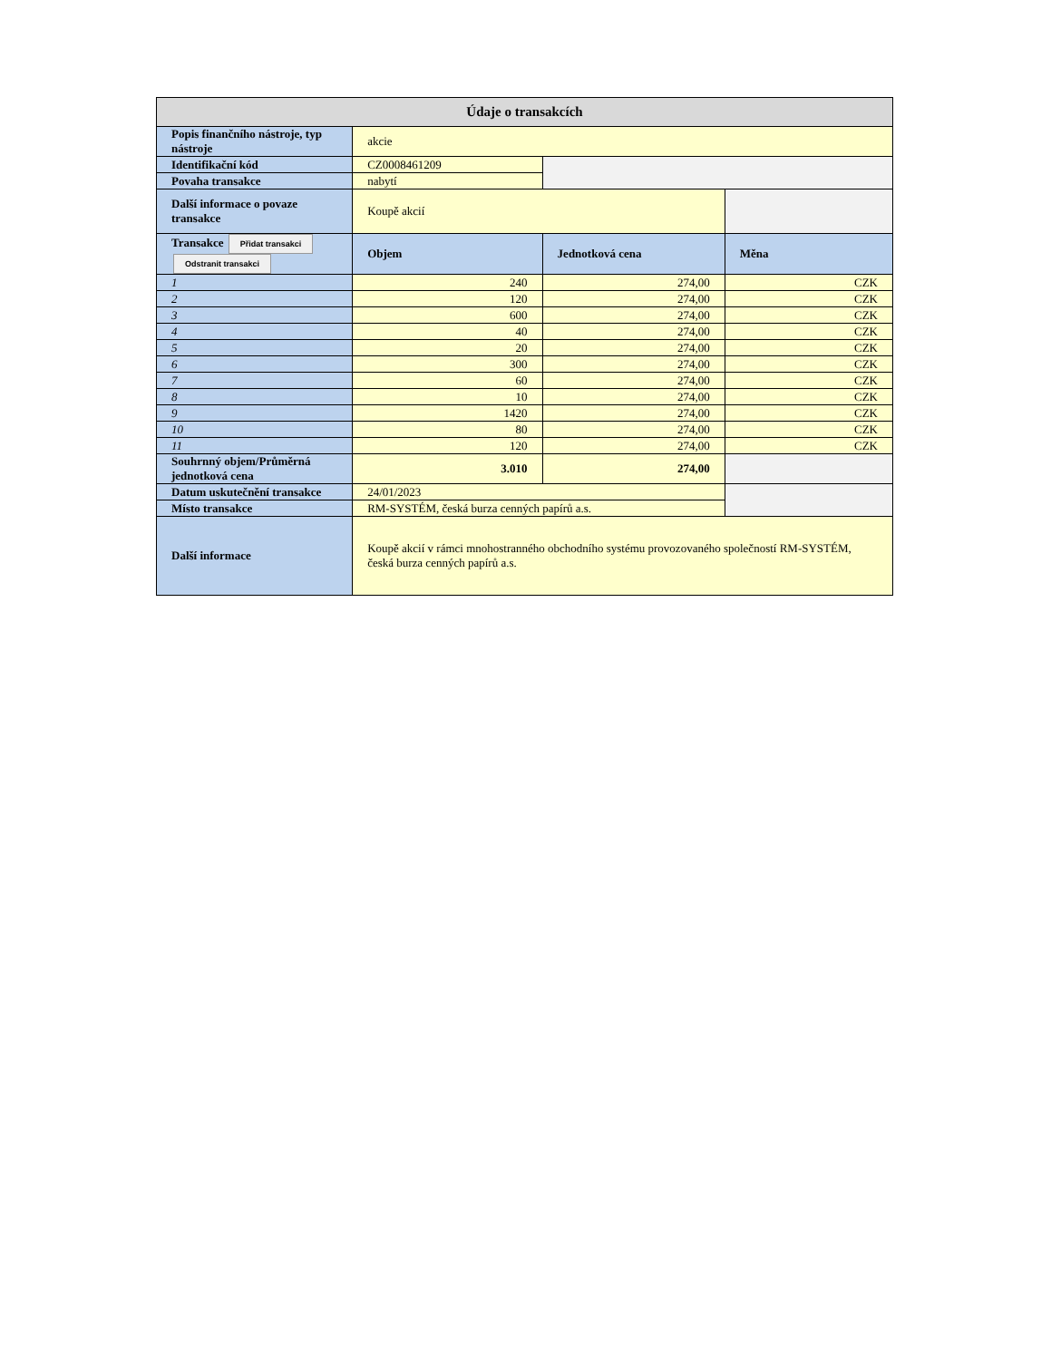| Údaje o transakcích | | | |
| Popis finančního nástroje, typ nástroje | akcie | | |
| Identifikační kód | CZ0008461209 | | |
| Povaha transakce | nabytí | | |
| Další informace o povaze transakce | Koupě akcií | | |
| Transakce Přidat transakci Odstranit transakci | Objem | Jednotková cena | Měna |
| 1 | 240 | 274,00 | CZK |
| 2 | 120 | 274,00 | CZK |
| 3 | 600 | 274,00 | CZK |
| 4 | 40 | 274,00 | CZK |
| 5 | 20 | 274,00 | CZK |
| 6 | 300 | 274,00 | CZK |
| 7 | 60 | 274,00 | CZK |
| 8 | 10 | 274,00 | CZK |
| 9 | 1420 | 274,00 | CZK |
| 10 | 80 | 274,00 | CZK |
| 11 | 120 | 274,00 | CZK |
| Souhrnný objem/Průměrná jednotková cena | 3.010 | 274,00 | |
| Datum uskutečnění transakce | 24/01/2023 | | |
| Místo transakce | RM-SYSTÉM, česká burza cenných papírů a.s. | | |
| Další informace | Koupě akcií v rámci mnohostranného obchodního systému provozovaného společností RM-SYSTÉM, česká burza cenných papírů a.s. | | |